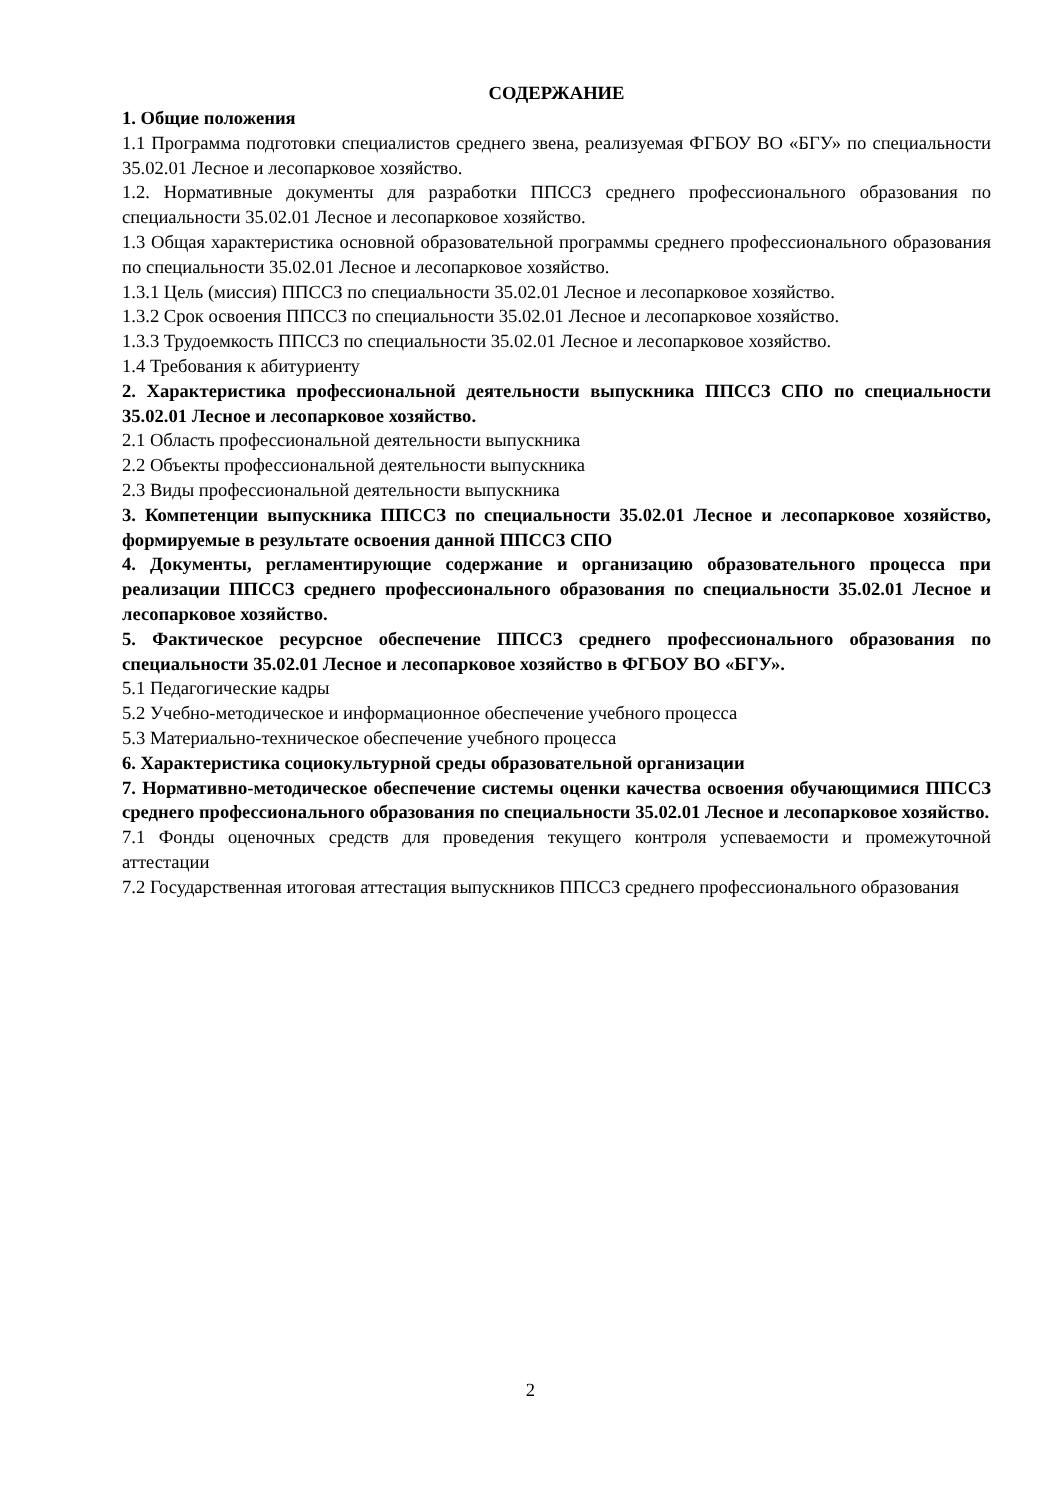СОДЕРЖАНИЕ
1. Общие положения
1.1 Программа подготовки специалистов среднего звена, реализуемая ФГБОУ ВО «БГУ» по специальности 35.02.01 Лесное и лесопарковое хозяйство.
1.2. Нормативные документы для разработки ППССЗ среднего профессионального образования по специальности 35.02.01 Лесное и лесопарковое хозяйство.
1.3 Общая характеристика основной образовательной программы среднего профессионального образования по специальности 35.02.01 Лесное и лесопарковое хозяйство.
1.3.1 Цель (миссия) ППССЗ по специальности 35.02.01 Лесное и лесопарковое хозяйство.
1.3.2 Срок освоения ППССЗ по специальности 35.02.01 Лесное и лесопарковое хозяйство.
1.3.3 Трудоемкость ППССЗ по специальности 35.02.01 Лесное и лесопарковое хозяйство.
1.4 Требования к абитуриенту
2. Характеристика профессиональной деятельности выпускника ППССЗ СПО по специальности 35.02.01 Лесное и лесопарковое хозяйство.
2.1 Область профессиональной деятельности выпускника
2.2 Объекты профессиональной деятельности выпускника
2.3 Виды профессиональной деятельности выпускника
3. Компетенции выпускника ППССЗ по специальности 35.02.01 Лесное и лесопарковое хозяйство, формируемые в результате освоения данной ППССЗ СПО
4. Документы, регламентирующие содержание и организацию образовательного процесса при реализации ППССЗ среднего профессионального образования по специальности 35.02.01 Лесное и лесопарковое хозяйство.
5. Фактическое ресурсное обеспечение ППССЗ среднего профессионального образования по специальности 35.02.01 Лесное и лесопарковое хозяйство в ФГБОУ ВО «БГУ».
5.1 Педагогические кадры
5.2 Учебно-методическое и информационное обеспечение учебного процесса
5.3 Материально-техническое обеспечение учебного процесса
6. Характеристика социокультурной среды образовательной организации
7. Нормативно-методическое обеспечение системы оценки качества освоения обучающимися ППССЗ среднего профессионального образования по специальности 35.02.01 Лесное и лесопарковое хозяйство.
7.1 Фонды оценочных средств для проведения текущего контроля успеваемости и промежуточной аттестации
7.2 Государственная итоговая аттестация выпускников ППССЗ среднего профессионального образования
2